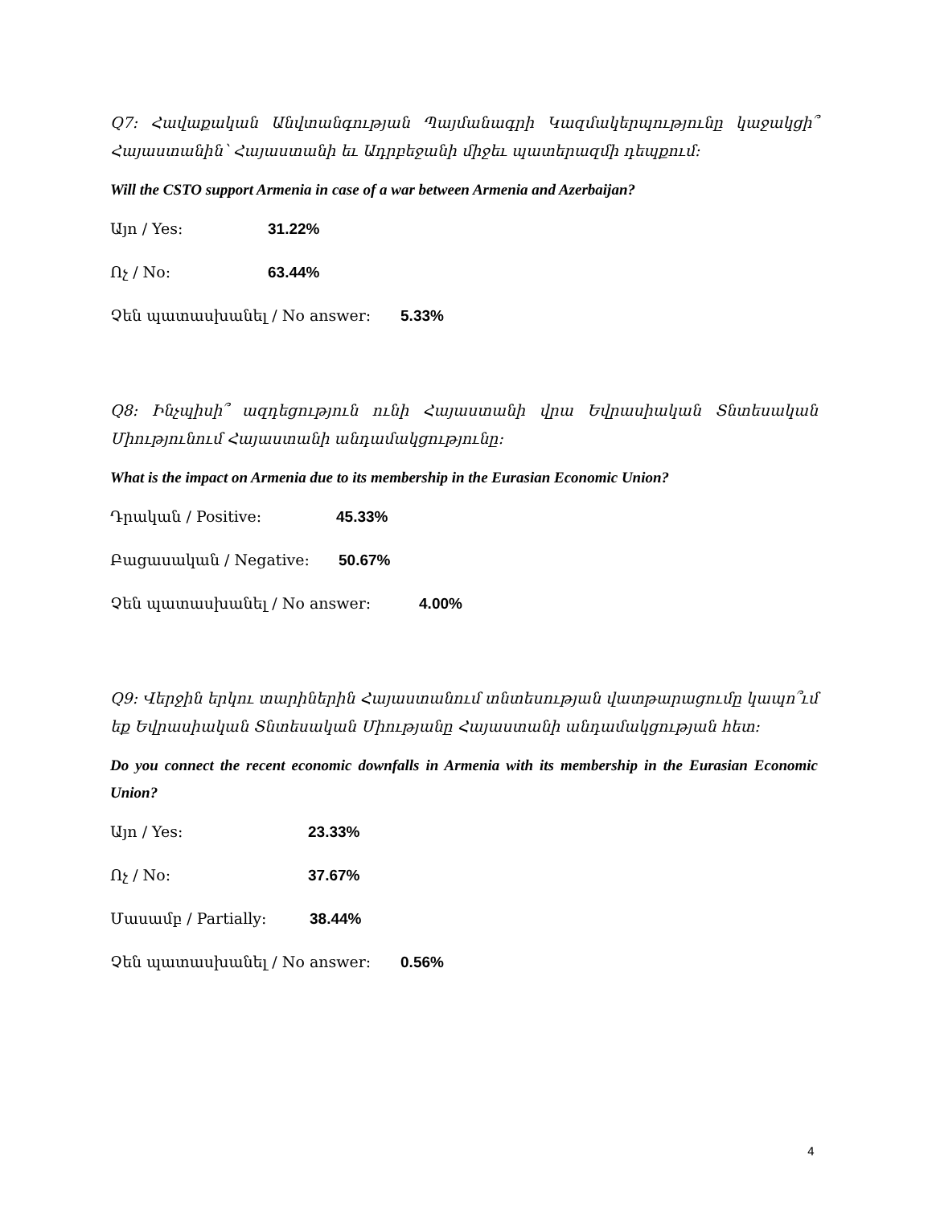Q7: Հավաքական Անվտանգության Պայմանագրի Կազմակերպությունը կաջակցի՞ Հայաստանին՝ Հայաստանի եւ Ադրբեջանի միջեւ պատերազմի դեպքում:
Will the CSTO support Armenia in case of a war between Armenia and Azerbaijan?
Այո / Yes: 31.22%
Ոչ / No: 63.44%
Չեն պատասխանել / No answer: 5.33%
Q8: Ինչպիսի՞ ազդեցություն ունի Հայաստանի վրա Եվրասիական Տնտեսական Միությունում Հայաստանի անդամակցությունը:
What is the impact on Armenia due to its membership in the Eurasian Economic Union?
Դրական / Positive: 45.33%
Բացասական / Negative: 50.67%
Չեն պատասխանել / No answer: 4.00%
Q9: Վերջին երկու տարիներին Հայաստանում տնտեսության վատթարացումը կապո՞ւմ եք Եվրասիական Տնտեսական Միությանը Հայաստանի անդամակցության հետ:
Do you connect the recent economic downfalls in Armenia with its membership in the Eurasian Economic Union?
Այո / Yes: 23.33%
Ոչ / No: 37.67%
Մասամբ / Partially: 38.44%
Չեն պատասխանել / No answer: 0.56%
4